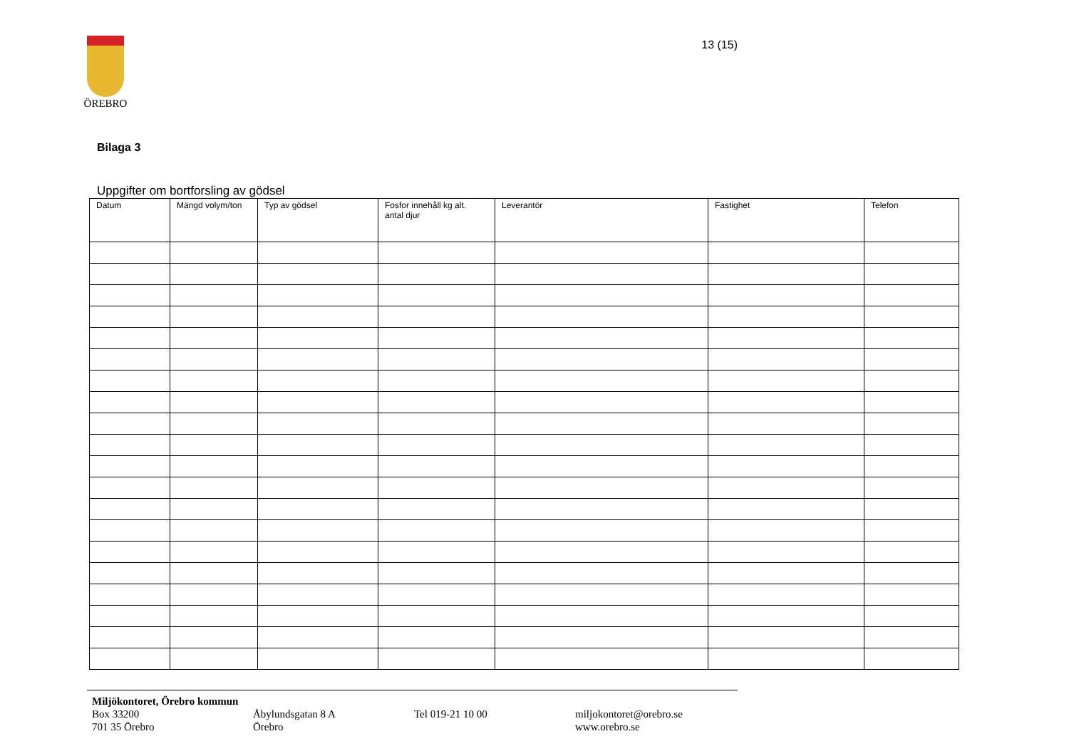ÖREBRO
13 (15)
Bilaga 3
Uppgifter om bortforsling av gödsel
| Datum | Mängd volym/ton | Typ av gödsel | Fosfor innehåll kg alt. antal djur | Leverantör | Fastighet | Telefon |
| --- | --- | --- | --- | --- | --- | --- |
Miljökontoret, Örebro kommun
Box 33200
701 35 Örebro
Åbylundsgatan 8 A
Örebro
Tel 019-21 10 00
miljokontoret@orebro.se
www.orebro.se